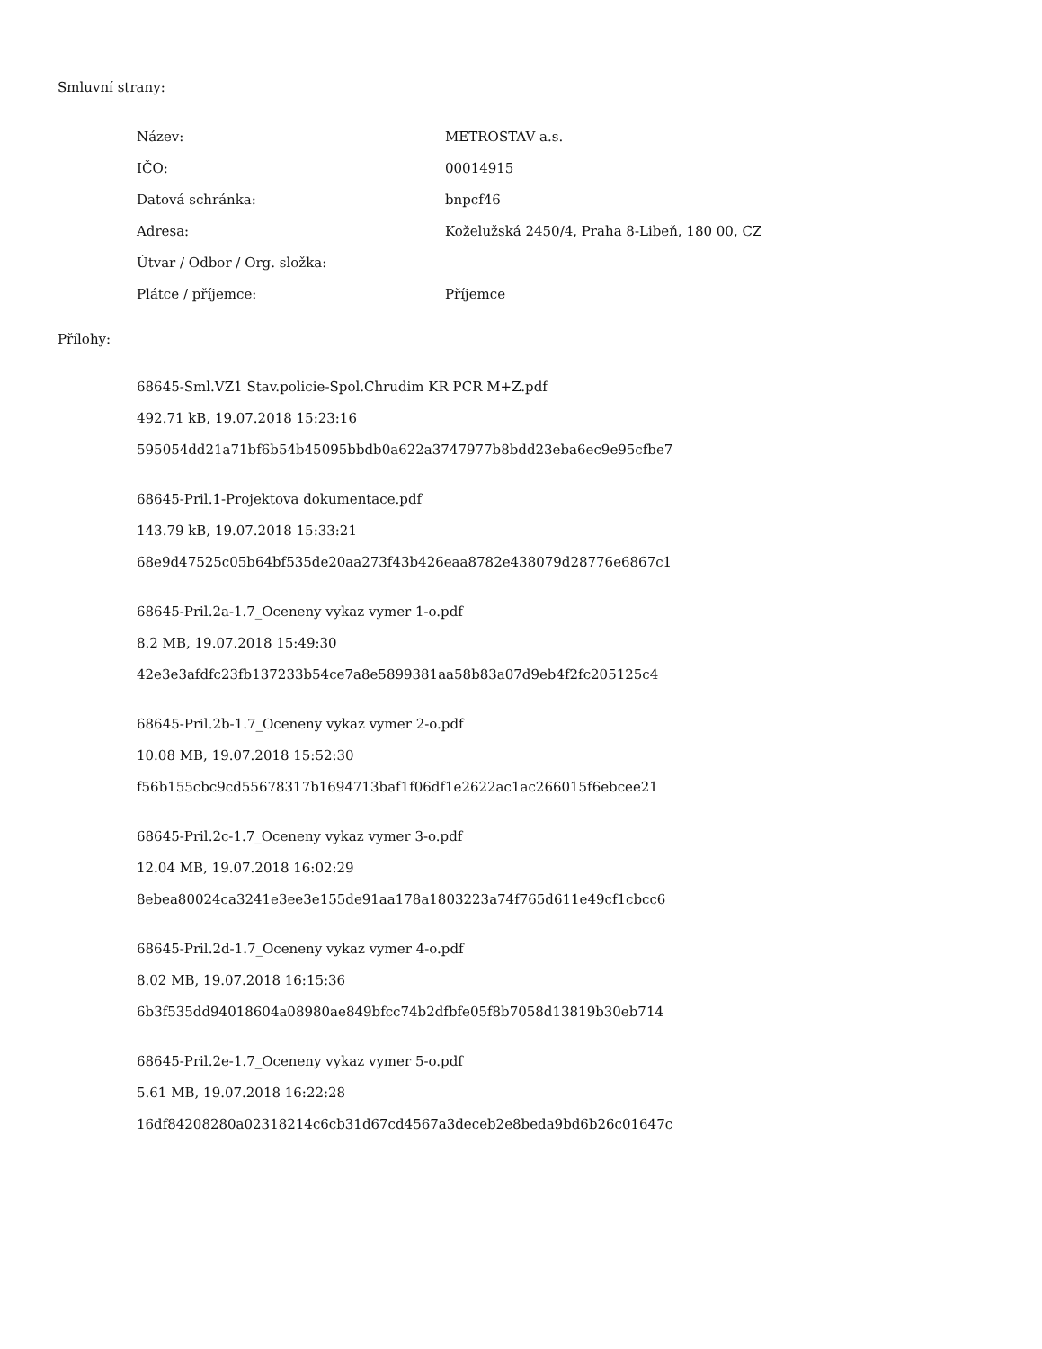Smluvní strany:
| Název: | METROSTAV a.s. |
| IČO: | 00014915 |
| Datová schránka: | bnpcf46 |
| Adresa: | Koželužská 2450/4, Praha 8-Libeň, 180 00, CZ |
| Útvar / Odbor / Org. složka: | |
| Plátce / příjemce: | Příjemce |
Přílohy:
68645-Sml.VZ1 Stav.policie-Spol.Chrudim KR PCR M+Z.pdf
492.71 kB, 19.07.2018 15:23:16
595054dd21a71bf6b54b45095bbdb0a622a3747977b8bdd23eba6ec9e95cfbe7
68645-Pril.1-Projektova dokumentace.pdf
143.79 kB, 19.07.2018 15:33:21
68e9d47525c05b64bf535de20aa273f43b426eaa8782e438079d28776e6867c1
68645-Pril.2a-1.7_Oceneny vykaz vymer 1-o.pdf
8.2 MB, 19.07.2018 15:49:30
42e3e3afdfc23fb137233b54ce7a8e5899381aa58b83a07d9eb4f2fc205125c4
68645-Pril.2b-1.7_Oceneny vykaz vymer 2-o.pdf
10.08 MB, 19.07.2018 15:52:30
f56b155cbc9cd55678317b1694713baf1f06df1e2622ac1ac266015f6ebcee21
68645-Pril.2c-1.7_Oceneny vykaz vymer 3-o.pdf
12.04 MB, 19.07.2018 16:02:29
8ebea80024ca3241e3ee3e155de91aa178a1803223a74f765d611e49cf1cbcc6
68645-Pril.2d-1.7_Oceneny vykaz vymer 4-o.pdf
8.02 MB, 19.07.2018 16:15:36
6b3f535dd94018604a08980ae849bfcc74b2dfbfe05f8b7058d13819b30eb714
68645-Pril.2e-1.7_Oceneny vykaz vymer 5-o.pdf
5.61 MB, 19.07.2018 16:22:28
16df84208280a02318214c6cb31d67cd4567a3deceb2e8beda9bd6b26c01647c